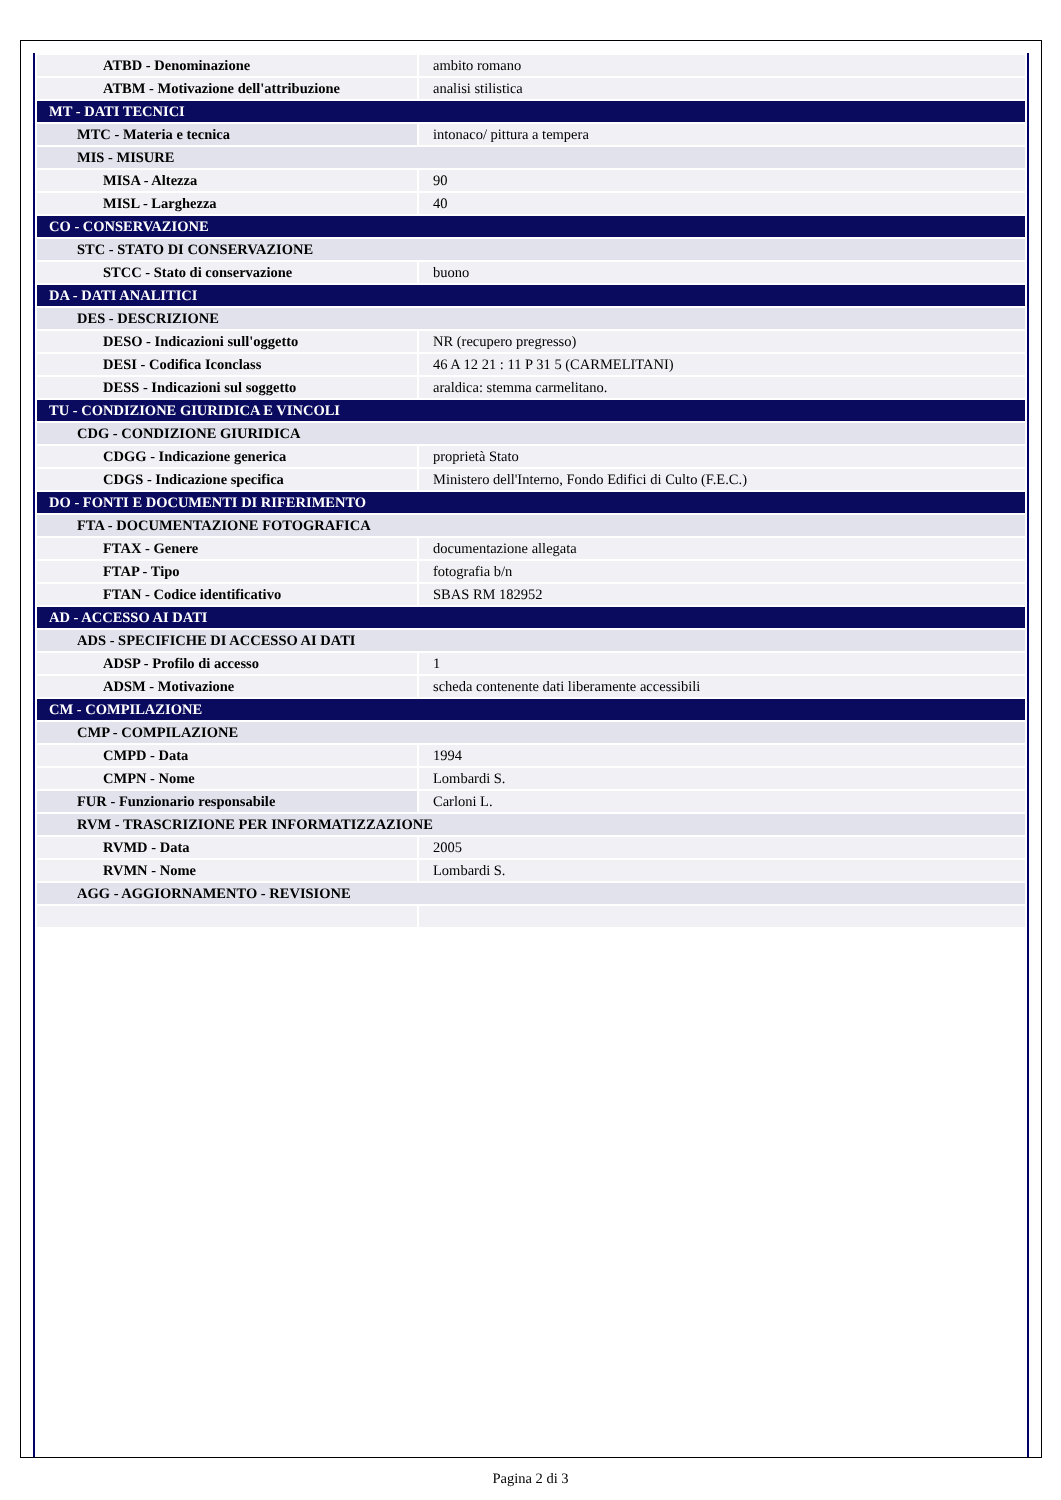| ATBD - Denominazione | ambito romano |
| ATBM - Motivazione dell'attribuzione | analisi stilistica |
| MT - DATI TECNICI | |
| MTC - Materia e tecnica | intonaco/ pittura a tempera |
| MIS - MISURE | |
| MISA - Altezza | 90 |
| MISL - Larghezza | 40 |
| CO - CONSERVAZIONE | |
| STC - STATO DI CONSERVAZIONE | |
| STCC - Stato di conservazione | buono |
| DA - DATI ANALITICI | |
| DES - DESCRIZIONE | |
| DESO - Indicazioni sull'oggetto | NR (recupero pregresso) |
| DESI - Codifica Iconclass | 46 A 12 21 : 11 P 31 5 (CARMELITANI) |
| DESS - Indicazioni sul soggetto | araldica: stemma carmelitano. |
| TU - CONDIZIONE GIURIDICA E VINCOLI | |
| CDG - CONDIZIONE GIURIDICA | |
| CDGG - Indicazione generica | proprietà Stato |
| CDGS - Indicazione specifica | Ministero dell'Interno, Fondo Edifici di Culto (F.E.C.) |
| DO - FONTI E DOCUMENTI DI RIFERIMENTO | |
| FTA - DOCUMENTAZIONE FOTOGRAFICA | |
| FTAX - Genere | documentazione allegata |
| FTAP - Tipo | fotografia b/n |
| FTAN - Codice identificativo | SBAS RM 182952 |
| AD - ACCESSO AI DATI | |
| ADS - SPECIFICHE DI ACCESSO AI DATI | |
| ADSP - Profilo di accesso | 1 |
| ADSM - Motivazione | scheda contenente dati liberamente accessibili |
| CM - COMPILAZIONE | |
| CMP - COMPILAZIONE | |
| CMPD - Data | 1994 |
| CMPN - Nome | Lombardi S. |
| FUR - Funzionario responsabile | Carloni L. |
| RVM - TRASCRIZIONE PER INFORMATIZZAZIONE | |
| RVMD - Data | 2005 |
| RVMN - Nome | Lombardi S. |
| AGG - AGGIORNAMENTO - REVISIONE | |
Pagina 2 di 3